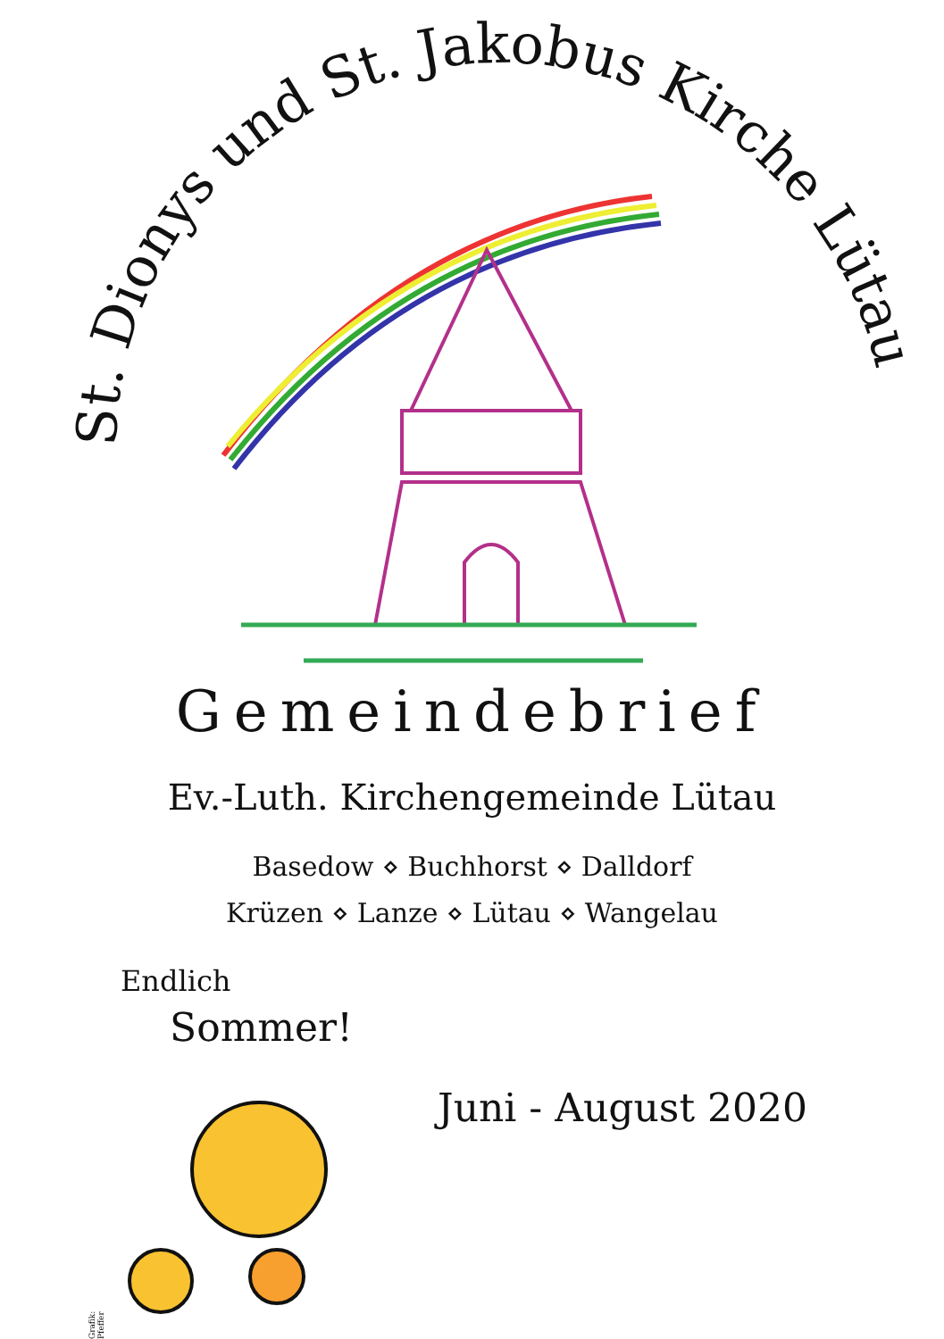St. Dionys und St. Jakobus Kirche Lütau
Gemeindebrief
Ev.-Luth. Kirchengemeinde Lütau
Basedow ⋄ Buchhorst ⋄ Dalldorf
Krüzen ⋄ Lanze ⋄ Lütau ⋄ Wangelau
Endlich
Sommer!
Juni - August 2020
Grafik: Pfeffer